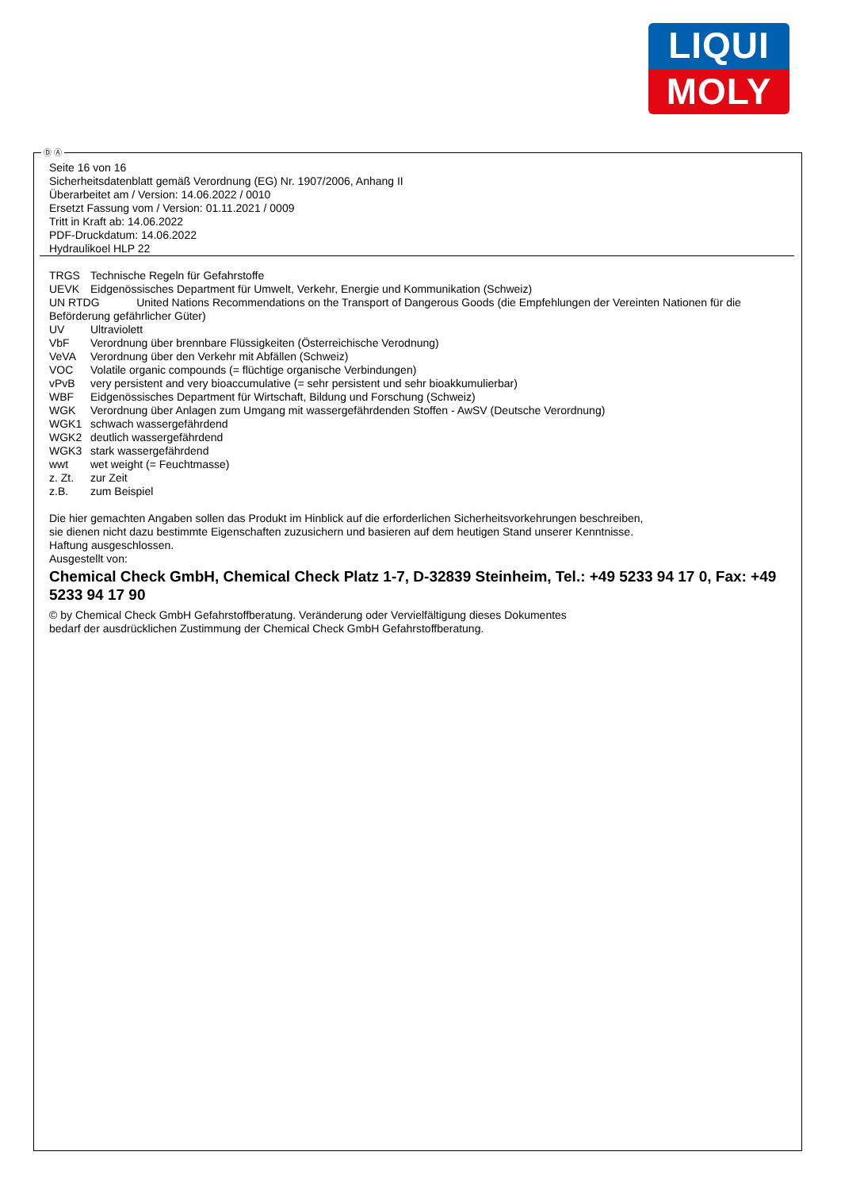LIQUI
MOLY
Ⓓ Ⓐ
Seite 16 von 16
Sicherheitsdatenblatt gemäß Verordnung (EG) Nr. 1907/2006, Anhang II
Überarbeitet am / Version: 14.06.2022 / 0010
Ersetzt Fassung vom / Version: 01.11.2021 / 0009
Tritt in Kraft ab: 14.06.2022
PDF-Druckdatum: 14.06.2022
Hydraulikoel HLP 22
TRGS Technische Regeln für Gefahrstoffe
UEVK Eidgenössisches Department für Umwelt, Verkehr, Energie und Kommunikation (Schweiz)
UN RTDG United Nations Recommendations on the Transport of Dangerous Goods (die Empfehlungen der Vereinten Nationen für die Beförderung gefährlicher Güter)
UV Ultraviolett
VbF Verordnung über brennbare Flüssigkeiten (Österreichische Verodnung)
VeVA Verordnung über den Verkehr mit Abfällen (Schweiz)
VOC Volatile organic compounds (= flüchtige organische Verbindungen)
vPvB very persistent and very bioaccumulative (= sehr persistent und sehr bioakkumulierbar)
WBF Eidgenössisches Department für Wirtschaft, Bildung und Forschung (Schweiz)
WGK Verordnung über Anlagen zum Umgang mit wassergefährdenden Stoffen - AwSV (Deutsche Verordnung)
WGK1 schwach wassergefährdend
WGK2 deutlich wassergefährdend
WGK3 stark wassergefährdend
wwt wet weight (= Feuchtmasse)
z. Zt. zur Zeit
z.B. zum Beispiel
Die hier gemachten Angaben sollen das Produkt im Hinblick auf die erforderlichen Sicherheitsvorkehrungen beschreiben,
sie dienen nicht dazu bestimmte Eigenschaften zuzusichern und basieren auf dem heutigen Stand unserer Kenntnisse.
Haftung ausgeschlossen.
Ausgestellt von:
Chemical Check GmbH, Chemical Check Platz 1-7, D-32839 Steinheim, Tel.: +49 5233 94 17 0, Fax: +49 5233 94 17 90
© by Chemical Check GmbH Gefahrstoffberatung. Veränderung oder Vervielfältigung dieses Dokumentes
bedarf der ausdrücklichen Zustimmung der Chemical Check GmbH Gefahrstoffberatung.